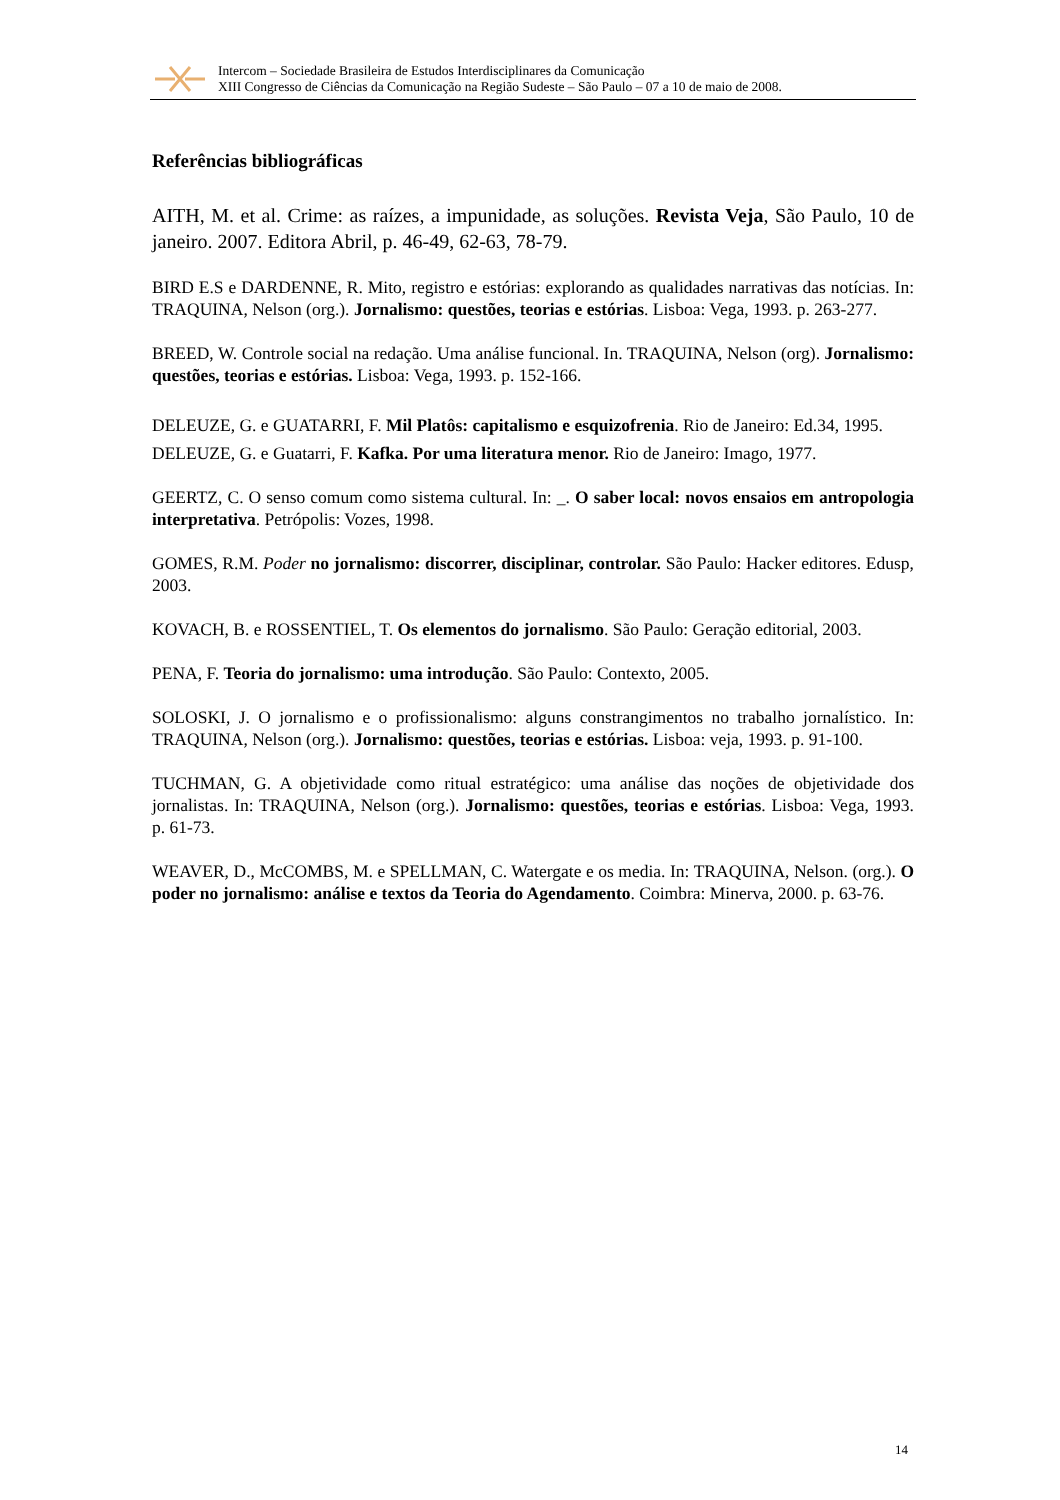Intercom – Sociedade Brasileira de Estudos Interdisciplinares da Comunicação
XIII Congresso de Ciências da Comunicação na Região Sudeste – São Paulo – 07 a 10 de maio de 2008.
Referências bibliográficas
AITH, M. et al. Crime: as raízes, a impunidade, as soluções. Revista Veja, São Paulo, 10 de janeiro. 2007. Editora Abril, p. 46-49, 62-63, 78-79.
BIRD E.S e DARDENNE, R. Mito, registro e estórias: explorando as qualidades narrativas das notícias. In: TRAQUINA, Nelson (org.). Jornalismo: questões, teorias e estórias. Lisboa: Vega, 1993. p. 263-277.
BREED, W. Controle social na redação. Uma análise funcional. In. TRAQUINA, Nelson (org). Jornalismo: questões, teorias e estórias. Lisboa: Vega, 1993. p. 152-166.
DELEUZE, G. e GUATARRI, F. Mil Platôs: capitalismo e esquizofrenia. Rio de Janeiro: Ed.34, 1995.
DELEUZE, G. e Guatarri, F. Kafka. Por uma literatura menor. Rio de Janeiro: Imago, 1977.
GEERTZ, C. O senso comum como sistema cultural. In: _. O saber local: novos ensaios em antropologia interpretativa. Petrópolis: Vozes, 1998.
GOMES, R.M. Poder no jornalismo: discorrer, disciplinar, controlar. São Paulo: Hacker editores. Edusp, 2003.
KOVACH, B. e ROSSENTIEL, T. Os elementos do jornalismo. São Paulo: Geração editorial, 2003.
PENA, F. Teoria do jornalismo: uma introdução. São Paulo: Contexto, 2005.
SOLOSKI, J. O jornalismo e o profissionalismo: alguns constrangimentos no trabalho jornalístico. In: TRAQUINA, Nelson (org.). Jornalismo: questões, teorias e estórias. Lisboa: veja, 1993. p. 91-100.
TUCHMAN, G. A objetividade como ritual estratégico: uma análise das noções de objetividade dos jornalistas. In: TRAQUINA, Nelson (org.). Jornalismo: questões, teorias e estórias. Lisboa: Vega, 1993. p. 61-73.
WEAVER, D., McCOMBS, M. e SPELLMAN, C. Watergate e os media. In: TRAQUINA, Nelson. (org.). O poder no jornalismo: análise e textos da Teoria do Agendamento. Coimbra: Minerva, 2000. p. 63-76.
14